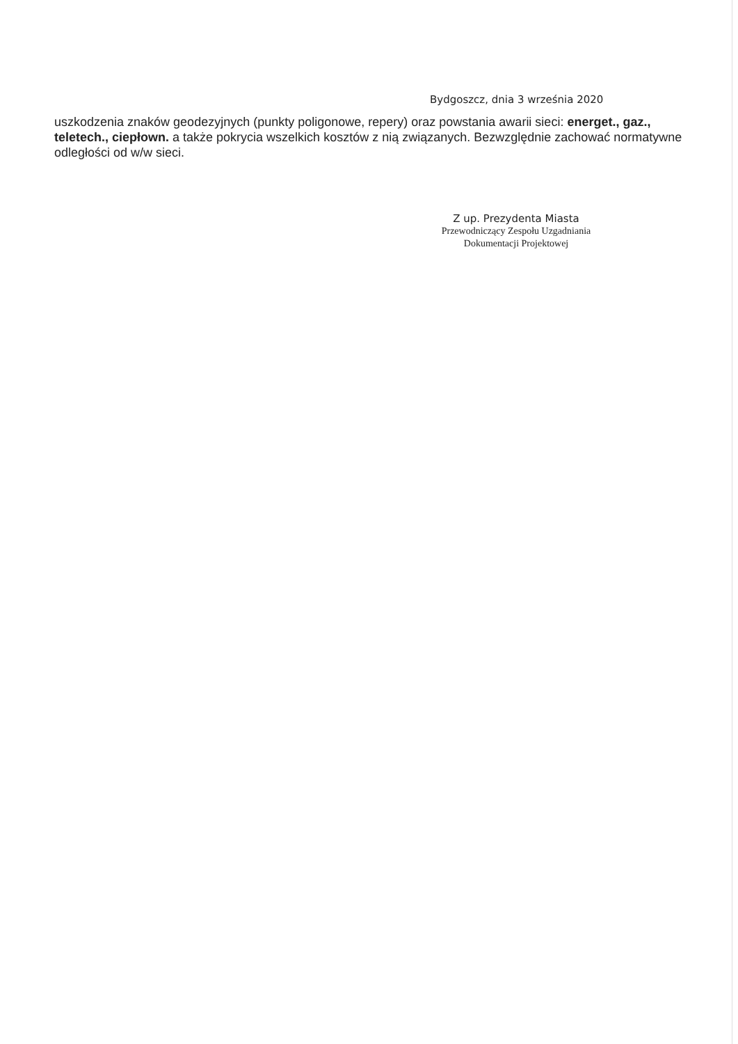Bydgoszcz, dnia 3 września 2020
uszkodzenia znaków geodezyjnych (punkty poligonowe, repery) oraz powstania awarii sieci: energet., gaz., teletech., ciepłown. a także pokrycia wszelkich kosztów z nią związanych. Bezwzględnie zachować normatywne odległości od w/w sieci.
Z up. Prezydenta Miasta
Przewodniczący Zespołu Uzgadniania
Dokumentacji Projektowej